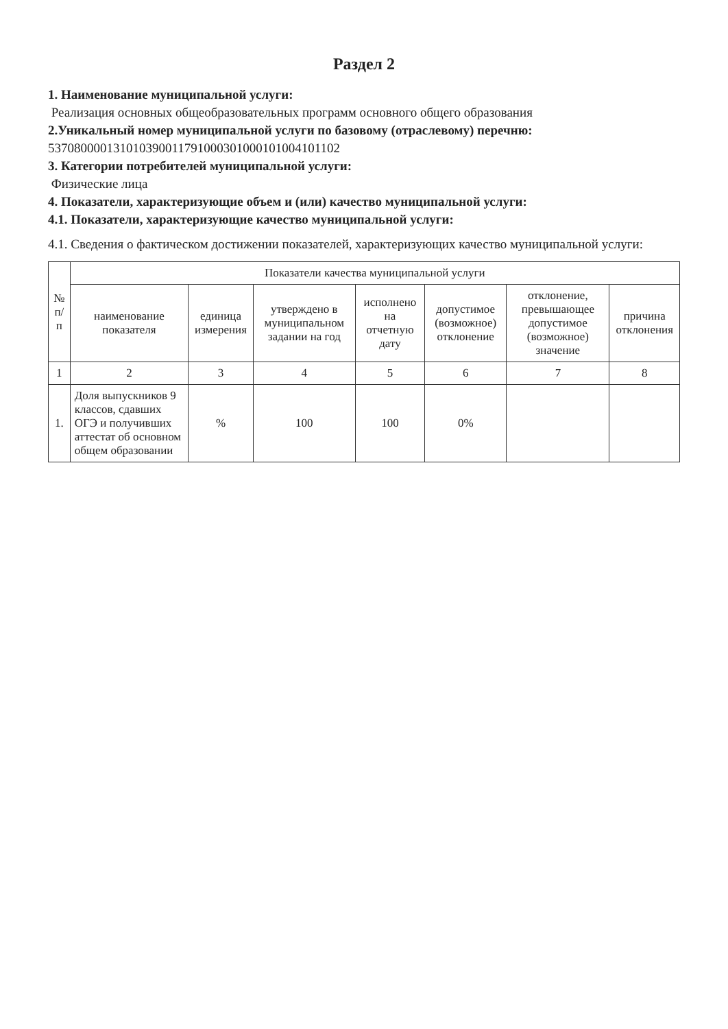Раздел 2
1. Наименование муниципальной услуги:
Реализация основных общеобразовательных программ основного общего образования
2.Уникальный номер муниципальной услуги по базовому (отраслевому) перечню:
537080000131010390011791000301000101004101102
3. Категории потребителей муниципальной услуги:
Физические лица
4. Показатели, характеризующие объем и (или) качество муниципальной услуги:
4.1. Показатели, характеризующие качество муниципальной услуги:
4.1. Сведения о фактическом достижении показателей, характеризующих качество муниципальной услуги:
| № п/п | Показатели качества муниципальной услуги | | | | | | |
| --- | --- | --- | --- | --- | --- | --- | --- |
| | наименование показателя | единица измерения | утверждено в муниципальном задании на год | исполнено на отчетную дату | допустимое (возможное) отклонение | отклонение, превышающее допустимое (возможное) значение | причина отклонения |
| 1 | 2 | 3 | 4 | 5 | 6 | 7 | 8 |
| 1. | Доля выпускников 9 классов, сдавших ОГЭ и получивших аттестат об основном общем образовании | % | 100 | 100 | 0% | | |